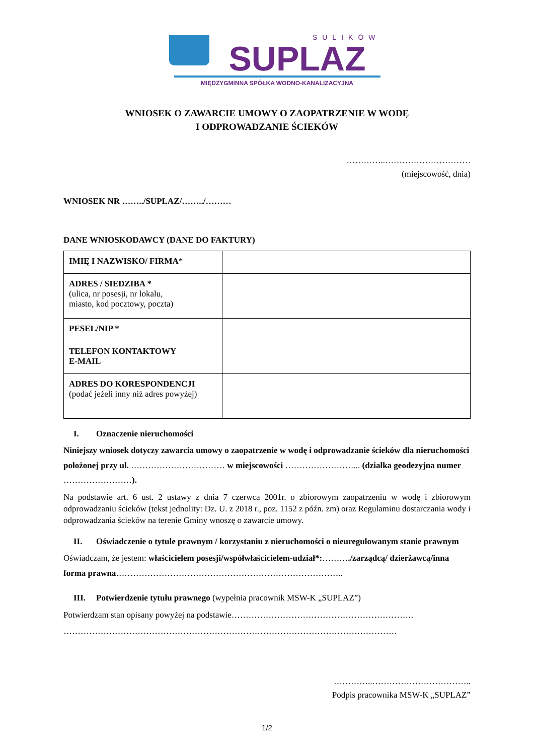SULIKÓW
SUPLAZ
MIĘDZYGMINNA SPÓŁKA WODNO-KANALIZACYJNA
WNIOSEK O ZAWARCIE UMOWY O ZAOPATRZENIE W WODĘ
I ODPROWADZANIE ŚCIEKÓW
…………..…………………………
(miejscowość, dnia)
WNIOSEK NR ……../SUPLAZ/……../………
DANE WNIOSKODAWCY (DANE DO FAKTURY)
| IMIĘ I NAZWISKO/ FIRMA * | |
| ADRES / SIEDZIBA * (ulica, nr posesji, nr lokalu, miasto, kod pocztowy, poczta) | |
| PESEL/NIP * | |
| TELEFON KONTAKTOWY E-MAIL | |
| ADRES DO KORESPONDENCJI (podać jeżeli inny niż adres powyżej) | |
I. Oznaczenie nieruchomości
Niniejszy wniosek dotyczy zawarcia umowy o zaopatrzenie w wodę i odprowadzanie ścieków dla nieruchomości położonej przy ul. …………………………… w miejscowości ……………………... (działka geodezyjna numer ……………………).
Na podstawie art. 6 ust. 2 ustawy z dnia 7 czerwca 2001r. o zbiorowym zaopatrzeniu w wodę i zbiorowym odprowadzaniu ścieków (tekst jednolity: Dz. U. z 2018 r., poz. 1152 z późn. zm) oraz Regulaminu dostarczania wody i odprowadzania ścieków na terenie Gminy wnoszę o zawarcie umowy.
II. Oświadczenie o tytule prawnym / korzystaniu z nieruchomości o nieuregulowanym stanie prawnym
Oświadczam, że jestem: właścicielem posesji/współwłaścicielem-udział*:………./zarządcą/ dzierżawcą/inna forma prawna……………………………………………………………………..
III. Potwierdzenie tytułu prawnego (wypełnia pracownik MSW-K „SUPLAZ”)
Potwierdzam stan opisany powyżej na podstawie………………………………………………………. ………………………………………………………………………………………………………
…………..……………………………..
Podpis pracownika MSW-K „SUPLAZ”
1/2